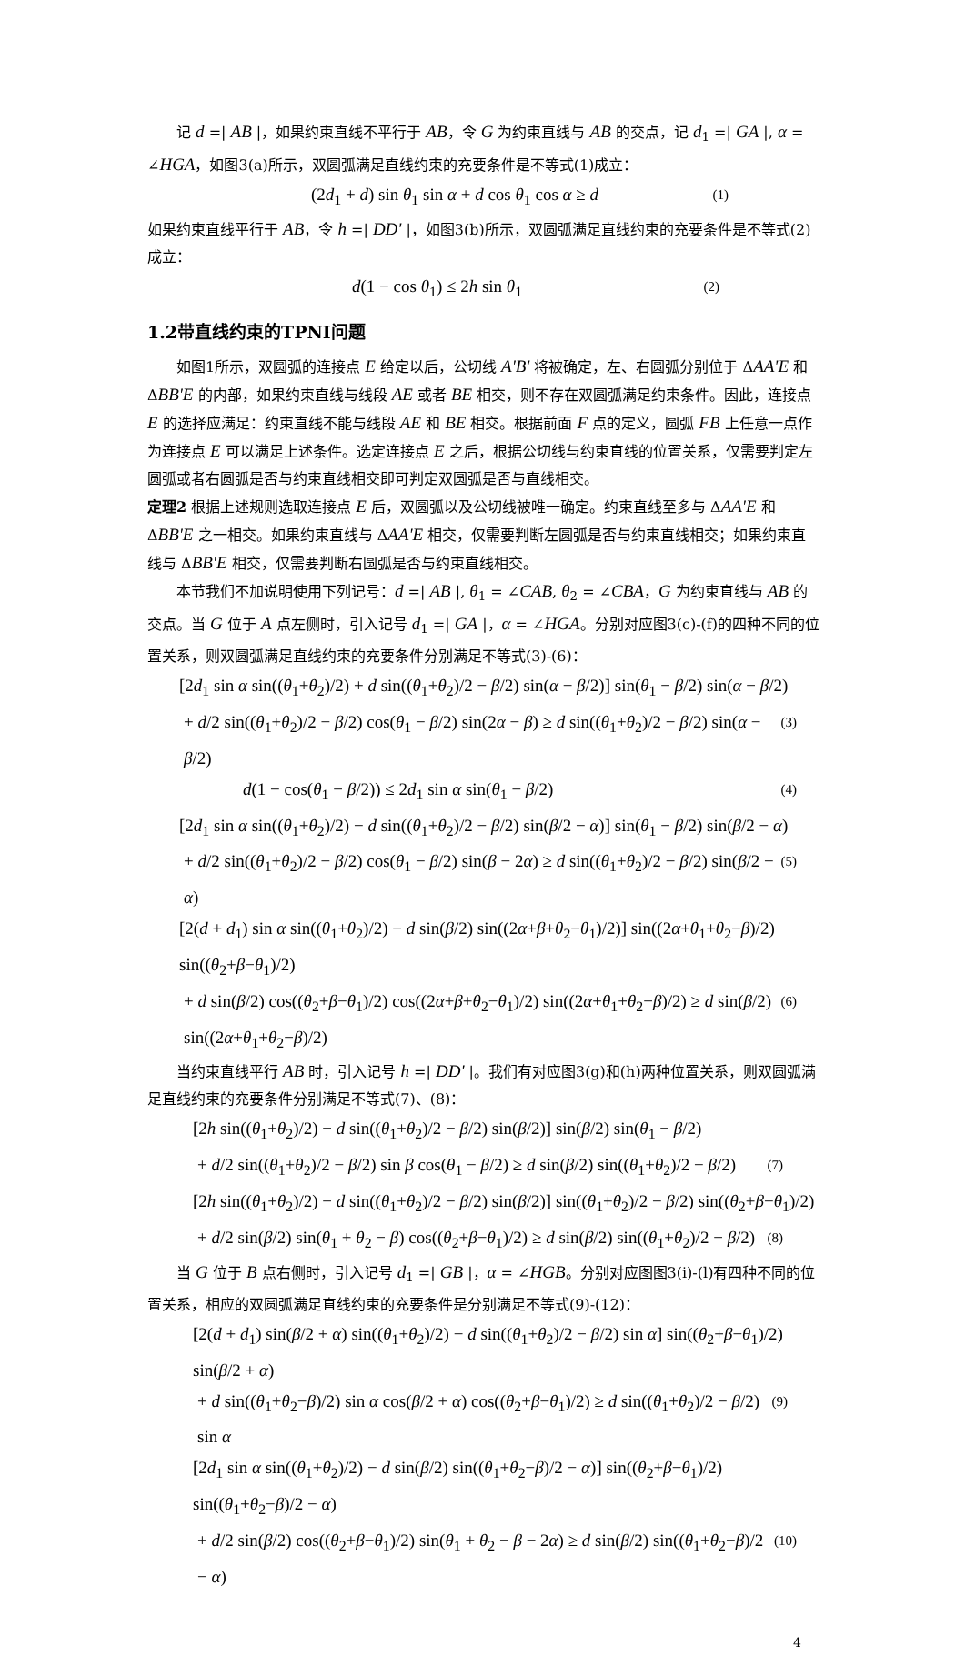记 d =| AB |，如果约束直线不平行于 AB，令 G 为约束直线与 AB 的交点，记 d<sub>1</sub> =| GA |, α = ∠HGA，如图3(a)所示，双圆弧满足直线约束的充要条件是不等式(1)成立：
(2d<sub>1</sub> + d) sin θ<sub>1</sub> sin α + d cos θ<sub>1</sub> cos α ≥ d (1)
如果约束直线平行于 AB，令 h =| DD' |，如图3(b)所示，双圆弧满足直线约束的充要条件是不等式(2)成立：
d(1 − cos θ<sub>1</sub>) ≤ 2h sin θ<sub>1</sub> (2)
1.2带直线约束的TPNI问题
如图1所示，双圆弧的连接点 E 给定以后，公切线 A'B' 将被确定，左、右圆弧分别位于 ΔAA'E 和 ΔBB'E 的内部，如果约束直线与线段 AE 或者 BE 相交，则不存在双圆弧满足约束条件。因此，连接点 E 的选择应满足：约束直线不能与线段 AE 和 BE 相交。根据前面 F 点的定义，圆弧 FB 上任意一点作为连接点 E 可以满足上述条件。选定连接点 E 之后，根据公切线与约束直线的位置关系，仅需要判定左圆弧或者右圆弧是否与约束直线相交即可判定双圆弧是否与直线相交。
定理2 根据上述规则选取连接点 E 后，双圆弧以及公切线被唯一确定。约束直线至多与 ΔAA'E 和 ΔBB'E 之一相交。如果约束直线与 ΔAA'E 相交，仅需要判断左圆弧是否与约束直线相交；如果约束直线与 ΔBB'E 相交，仅需要判断右圆弧是否与约束直线相交。
本节我们不加说明使用下列记号：d =| AB |, θ<sub>1</sub> = ∠CAB, θ<sub>2</sub> = ∠CBA，G 为约束直线与 AB 的交点。当 G 位于 A 点左侧时，引入记号 d<sub>1</sub> =| GA |，α = ∠HGA。分别对应图3(c)-(f)的四种不同的位置关系，则双圆弧满足直线约束的充要条件分别满足不等式(3)-(6)：
[2d<sub>1</sub> sin α sin((θ<sub>1</sub>+θ<sub>2</sub>)/2) + d sin((θ<sub>1</sub>+θ<sub>2</sub>)/2 − β/2) sin(α − β/2)] sin(θ<sub>1</sub> − β/2) sin(α − β/2)
+ d/2 sin((θ<sub>1</sub>+θ<sub>2</sub>)/2 − β/2) cos(θ<sub>1</sub> − β/2) sin(2α − β) ≥ d sin((θ<sub>1</sub>+θ<sub>2</sub>)/2 − β/2) sin(α − β/2) (3)
d(1 − cos(θ<sub>1</sub> − β/2)) ≤ 2d<sub>1</sub> sin α sin(θ<sub>1</sub> − β/2) (4)
[2d<sub>1</sub> sin α sin((θ<sub>1</sub>+θ<sub>2</sub>)/2) − d sin((θ<sub>1</sub>+θ<sub>2</sub>)/2 − β/2) sin(β/2 − α)] sin(θ<sub>1</sub> − β/2) sin(β/2 − α)
+ d/2 sin((θ<sub>1</sub>+θ<sub>2</sub>)/2 − β/2) cos(θ<sub>1</sub> − β/2) sin(β − 2α) ≥ d sin((θ<sub>1</sub>+θ<sub>2</sub>)/2 − β/2) sin(β/2 − α) (5)
[2(d + d<sub>1</sub>) sin α sin((θ<sub>1</sub>+θ<sub>2</sub>)/2) − d sin(β/2) sin((2α+β+θ<sub>2</sub>−θ<sub>1</sub>)/2)] sin((2α+θ<sub>1</sub>+θ<sub>2</sub>−β)/2) sin((θ<sub>2</sub>+β−θ<sub>1</sub>)/2)
+ d sin(β/2) cos((θ<sub>2</sub>+β−θ<sub>1</sub>)/2) cos((2α+β+θ<sub>2</sub>−θ<sub>1</sub>)/2) sin((2α+θ<sub>1</sub>+θ<sub>2</sub>−β)/2) ≥ d sin(β/2) sin((2α+θ<sub>1</sub>+θ<sub>2</sub>−β)/2) (6)
当约束直线平行 AB 时，引入记号 h =| DD' |。我们有对应图3(g)和(h)两种位置关系，则双圆弧满足直线约束的充要条件分别满足不等式(7)、(8)：
[2h sin((θ<sub>1</sub>+θ<sub>2</sub>)/2) − d sin((θ<sub>1</sub>+θ<sub>2</sub>)/2 − β/2) sin(β/2)] sin(β/2) sin(θ<sub>1</sub> − β/2)
+ d/2 sin((θ<sub>1</sub>+θ<sub>2</sub>)/2 − β/2) sin β cos(θ<sub>1</sub> − β/2) ≥ d sin(β/2) sin((θ<sub>1</sub>+θ<sub>2</sub>)/2 − β/2) (7)
[2h sin((θ<sub>1</sub>+θ<sub>2</sub>)/2) − d sin((θ<sub>1</sub>+θ<sub>2</sub>)/2 − β/2) sin(β/2)] sin((θ<sub>1</sub>+θ<sub>2</sub>)/2 − β/2) sin((θ<sub>2</sub>+β−θ<sub>1</sub>)/2)
+ d/2 sin(β/2) sin(θ<sub>1</sub> + θ<sub>2</sub> − β) cos((θ<sub>2</sub>+β−θ<sub>1</sub>)/2) ≥ d sin(β/2) sin((θ<sub>1</sub>+θ<sub>2</sub>)/2 − β/2) (8)
当 G 位于 B 点右侧时，引入记号 d<sub>1</sub> =| GB |，α = ∠HGB。分别对应图图3(i)-(l)有四种不同的位置关系，相应的双圆弧满足直线约束的充要条件是分别满足不等式(9)-(12)：
[2(d + d<sub>1</sub>) sin(β/2 + α) sin((θ<sub>1</sub>+θ<sub>2</sub>)/2) − d sin((θ<sub>1</sub>+θ<sub>2</sub>)/2 − β/2) sin α] sin((θ<sub>2</sub>+β−θ<sub>1</sub>)/2) sin(β/2 + α)
+ d sin((θ<sub>1</sub>+θ<sub>2</sub>−β)/2) sin α cos(β/2 + α) cos((θ<sub>2</sub>+β−θ<sub>1</sub>)/2) ≥ d sin((θ<sub>1</sub>+θ<sub>2</sub>)/2 − β/2) sin α (9)
[2d<sub>1</sub> sin α sin((θ<sub>1</sub>+θ<sub>2</sub>)/2) − d sin(β/2) sin((θ<sub>1</sub>+θ<sub>2</sub>−β)/2 − α)] sin((θ<sub>2</sub>+β−θ<sub>1</sub>)/2) sin((θ<sub>1</sub>+θ<sub>2</sub>−β)/2 − α)
+ d/2 sin(β/2) cos((θ<sub>2</sub>+β−θ<sub>1</sub>)/2) sin(θ<sub>1</sub> + θ<sub>2</sub> − β − 2α) ≥ d sin(β/2) sin((θ<sub>1</sub>+θ<sub>2</sub>−β)/2 − α) (10)
4